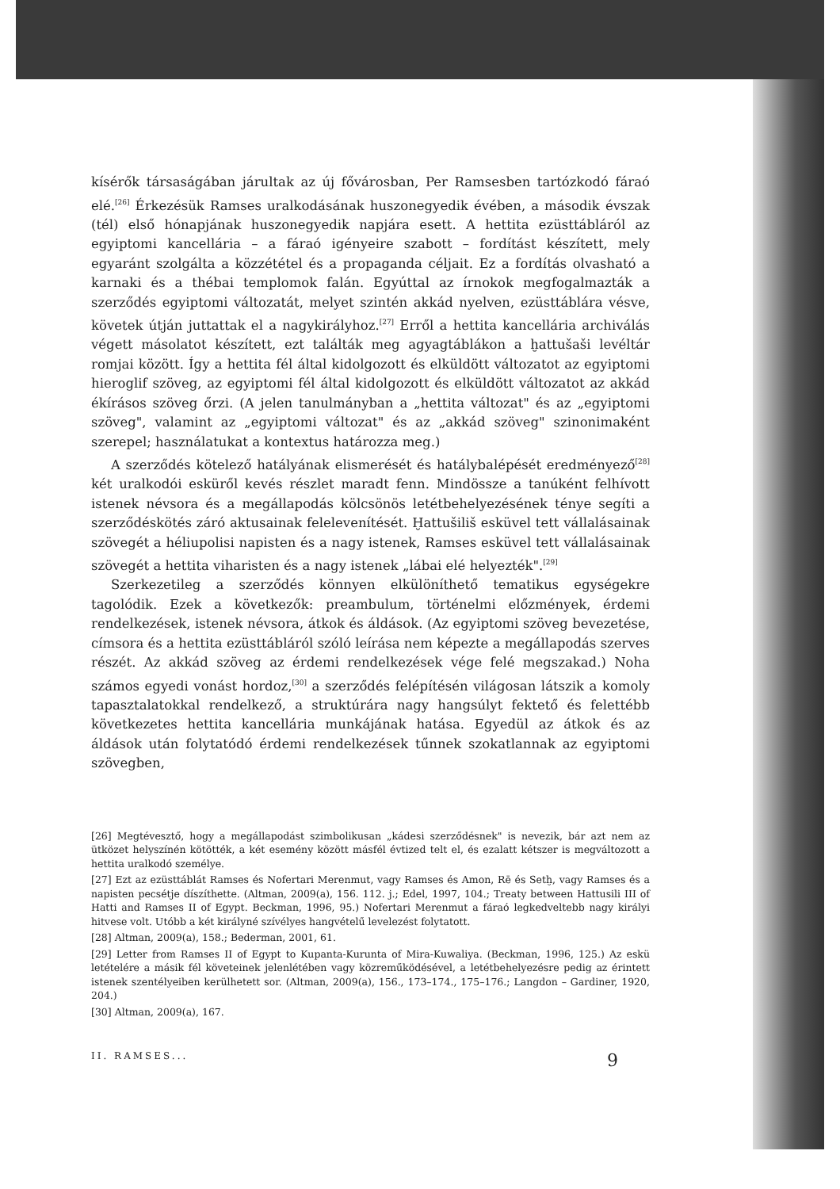kísérők társaságában járultak az új fővárosban, Per Ramsesben tartózkodó fáraó elé.<sup>[26]</sup> Érkezésük Ramses uralkodásának huszonegyedik évében, a második évszak (tél) első hónapjának huszonegyedik napjára esett. A hettita ezüsttábláról az egyiptomi kancellária – a fáraó igényeire szabott – fordítást készített, mely egyaránt szolgálta a közzététel és a propaganda céljait. Ez a fordítás olvasható a karnaki és a thébai templomok falán. Egyúttal az írnokok megfogalmazták a szerződés egyiptomi változatát, melyet szintén akkád nyelven, ezüsttáblára vésve, követek útján juttattak el a nagykirályhoz.<sup>[27]</sup> Erről a hettita kancellária archiválás végett másolatot készített, ezt találták meg agyagtáblákon a ḫattušaši levéltár romjai között. Így a hettita fél által kidolgozott és elküldött változatot az egyiptomi hieroglif szöveg, az egyiptomi fél által kidolgozott és elküldött változatot az akkád ékírásos szöveg őrzi. (A jelen tanulmányban a „hettita változat" és az „egyiptomi szöveg", valamint az „egyiptomi változat" és az „akkád szöveg" szinonimaként szerepel; használatukat a kontextus határozza meg.)
A szerződés kötelező hatályának elismerését és hatálybalépését eredményező<sup>[28]</sup> két uralkodói esküről kevés részlet maradt fenn. Mindössze a tanúként felhívott istenek névsora és a megállapodás kölcsönös letétbehelyezésének ténye segíti a szerződéskötés záró aktusainak felelevenítését. Ḫattušiliš esküvel tett vállalásainak szövegét a héliupolisi napisten és a nagy istenek, Ramses esküvel tett vállalásainak szövegét a hettita viharisten és a nagy istenek „lábai elé helyezték".<sup>[29]</sup>
Szerkezetileg a szerződés könnyen elkülöníthető tematikus egységekre tagolódik. Ezek a következők: preambulum, történelmi előzmények, érdemi rendelkezések, istenek névsora, átkok és áldások. (Az egyiptomi szöveg bevezetése, címsora és a hettita ezüsttábláról szóló leírása nem képezte a megállapodás szerves részét. Az akkád szöveg az érdemi rendelkezések vége felé megszakad.) Noha számos egyedi vonást hordoz,<sup>[30]</sup> a szerződés felépítésén világosan látszik a komoly tapasztalatokkal rendelkező, a struktúrára nagy hangsúlyt fektető és felettébb következetes hettita kancellária munkájának hatása. Egyedül az átkok és az áldások után folytatódó érdemi rendelkezések tűnnek szokatlannak az egyiptomi szövegben,
[26] Megtévesztő, hogy a megállapodást szimbolikusan „kádesi szerződésnek" is nevezik, bár azt nem az ütközet helyszínén kötötték, a két esemény között másfél évtized telt el, és ezalatt kétszer is megváltozott a hettita uralkodó személye.
[27] Ezt az ezüsttáblát Ramses és Nofertari Merenmut, vagy Ramses és Amon, Rē és Setḫ, vagy Ramses és a napisten pecsétje díszíthette. (Altman, 2009(a), 156. 112. j.; Edel, 1997, 104.; Treaty between Hattusili III of Hatti and Ramses II of Egypt. Beckman, 1996, 95.) Nofertari Merenmut a fáraó legkedveltebb nagy királyi hitvese volt. Utóbb a két királyné szívélyes hangvételű levelezést folytatott.
[28] Altman, 2009(a), 158.; Bederman, 2001, 61.
[29] Letter from Ramses II of Egypt to Kupanta-Kurunta of Mira-Kuwaliya. (Beckman, 1996, 125.) Az eskü letételére a másik fél követeinek jelenlétében vagy közreműködésével, a letétbehelyezésre pedig az érintett istenek szentélyeiben kerülhetett sor. (Altman, 2009(a), 156., 173–174., 175–176.; Langdon – Gardiner, 1920, 204.)
[30] Altman, 2009(a), 167.
II. RAMSES... 9